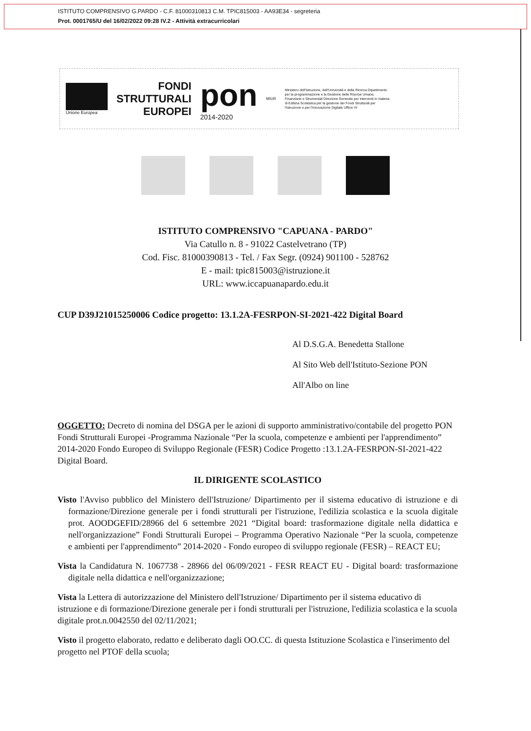ISTITUTO COMPRENSIVO G.PARDO - C.F. 81000310813 C.M. TPIC815003 - AA93E34 - segreteria
Prot. 0001765/U del 16/02/2022 09:28 IV.2 - Attività extracurricolari
Unione Europea
FONDI
STRUTTURALI
EUROPEI
pon
2014-2020
MIUR
Ministero dell'Istruzione, dell'Università e della Ricerca Dipartimento per la programmazione e la Gestione delle Risorse Umane, Finanziarie e Strumentali Direzione Generale per interventi in materia di Edilizia Scolastica per la gestione dei Fondi Strutturali per l'Istruzione e per l'Innovazione Digitale Ufficio IV
ISTITUTO COMPRENSIVO "CAPUANA - PARDO"
Via Catullo n. 8 - 91022 Castelvetrano (TP)
Cod. Fisc. 81000390813 - Tel. / Fax Segr. (0924) 901100 - 528762
E - mail: tpic815003@istruzione.it
URL: www.iccapuanapardo.edu.it
CUP D39J21015250006 Codice progetto: 13.1.2A-FESRPON-SI-2021-422 Digital Board
Al D.S.G.A. Benedetta Stallone
Al Sito Web dell'Istituto-Sezione PON
All'Albo on line
OGGETTO: Decreto di nomina del DSGA per le azioni di supporto amministrativo/contabile del progetto PON Fondi Strutturali Europei -Programma Nazionale “Per la scuola, competenze e ambienti per l'apprendimento” 2014-2020 Fondo Europeo di Sviluppo Regionale (FESR) Codice Progetto :13.1.2A-FESRPON-SI-2021-422 Digital Board.
IL DIRIGENTE SCOLASTICO
Visto l'Avviso pubblico del Ministero dell'Istruzione/ Dipartimento per il sistema educativo di istruzione e di formazione/Direzione generale per i fondi strutturali per l'istruzione, l'edilizia scolastica e la scuola digitale prot. AOODGEFID/28966 del 6 settembre 2021 “Digital board: trasformazione digitale nella didattica e nell'organizzazione” Fondi Strutturali Europei – Programma Operativo Nazionale “Per la scuola, competenze e ambienti per l'apprendimento” 2014-2020 - Fondo europeo di sviluppo regionale (FESR) – REACT EU;
Vista la Candidatura N. 1067738 - 28966 del 06/09/2021 - FESR REACT EU - Digital board: trasformazione digitale nella didattica e nell'organizzazione;
Vista la Lettera di autorizzazione del Ministero dell'Istruzione/ Dipartimento per il sistema educativo di istruzione e di formazione/Direzione generale per i fondi strutturali per l'istruzione, l'edilizia scolastica e la scuola digitale prot.n.0042550 del 02/11/2021;
Visto il progetto elaborato, redatto e deliberato dagli OO.CC. di questa Istituzione Scolastica e l'inserimento del progetto nel PTOF della scuola;